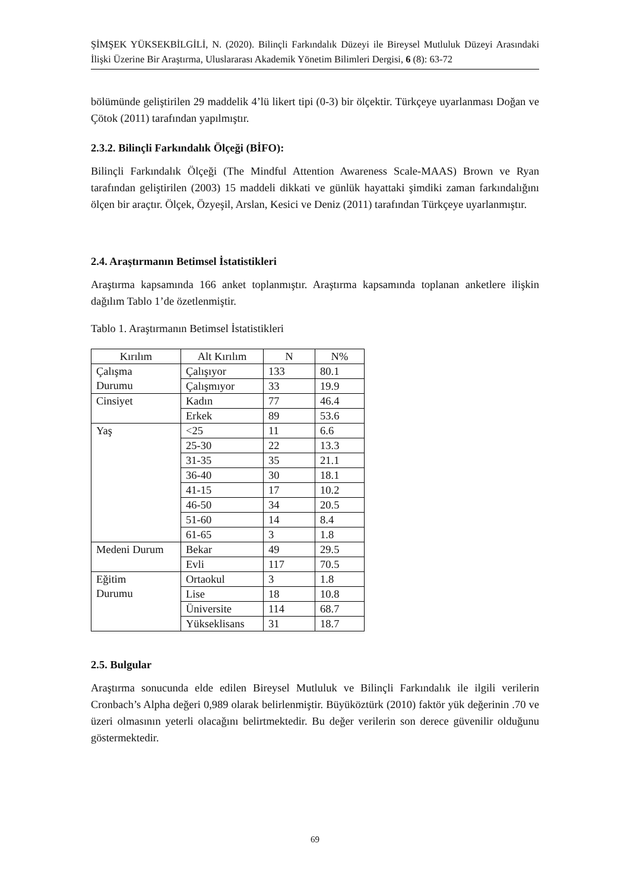ŞİMŞEK YÜKSEKBİLGİLİ, N. (2020). Bilinçli Farkındalık Düzeyi ile Bireysel Mutluluk Düzeyi Arasındaki İlişki Üzerine Bir Araştırma, Uluslararası Akademik Yönetim Bilimleri Dergisi, 6 (8): 63-72
bölümünde geliştirilen 29 maddelik 4’lü likert tipi (0-3) bir ölçektir. Türkçeye uyarlanması Doğan ve Çötok (2011) tarafından yapılmıştır.
2.3.2. Bilinçli Farkındalık Ölçeği (BİFO):
Bilinçli Farkındalık Ölçeği (The Mindful Attention Awareness Scale-MAAS) Brown ve Ryan tarafından geliştirilen (2003) 15 maddeli dikkati ve günlük hayattaki şimdiki zaman farkındalığını ölçen bir araçtır. Ölçek, Özyeşil, Arslan, Kesici ve Deniz (2011) tarafından Türkçeye uyarlanmıştır.
2.4. Araştırmanın Betimsel İstatistikleri
Araştırma kapsamında 166 anket toplanmıştır. Araştırma kapsamında toplanan anketlere ilişkin dağılım Tablo 1’de özetlenmiştir.
Tablo 1. Araştırmanın Betimsel İstatistikleri
| Kırılım | Alt Kırılım | N | N% |
| Çalışma Durumu | Çalışıyor | 133 | 80.1 |
| | Çalışmıyor | 33 | 19.9 |
| Cinsiyet | Kadın | 77 | 46.4 |
| | Erkek | 89 | 53.6 |
| Yaş | <25 | 11 | 6.6 |
| | 25-30 | 22 | 13.3 |
| | 31-35 | 35 | 21.1 |
| | 36-40 | 30 | 18.1 |
| | 41-15 | 17 | 10.2 |
| | 46-50 | 34 | 20.5 |
| | 51-60 | 14 | 8.4 |
| | 61-65 | 3 | 1.8 |
| Medeni Durum | Bekar | 49 | 29.5 |
| | Evli | 117 | 70.5 |
| Eğitim Durumu | Ortaokul | 3 | 1.8 |
| | Lise | 18 | 10.8 |
| | Üniversite | 114 | 68.7 |
| | Yükseklisans | 31 | 18.7 |
2.5. Bulgular
Araştırma sonucunda elde edilen Bireysel Mutluluk ve Bilinçli Farkındalık ile ilgili verilerin Cronbach’s Alpha değeri 0,989 olarak belirlenmiştir. Büyüköztürk (2010) faktör yük değerinin .70 ve üzeri olmasının yeterli olacağını belirtmektedir. Bu değer verilerin son derece güvenilir olduğunu göstermektedir.
69